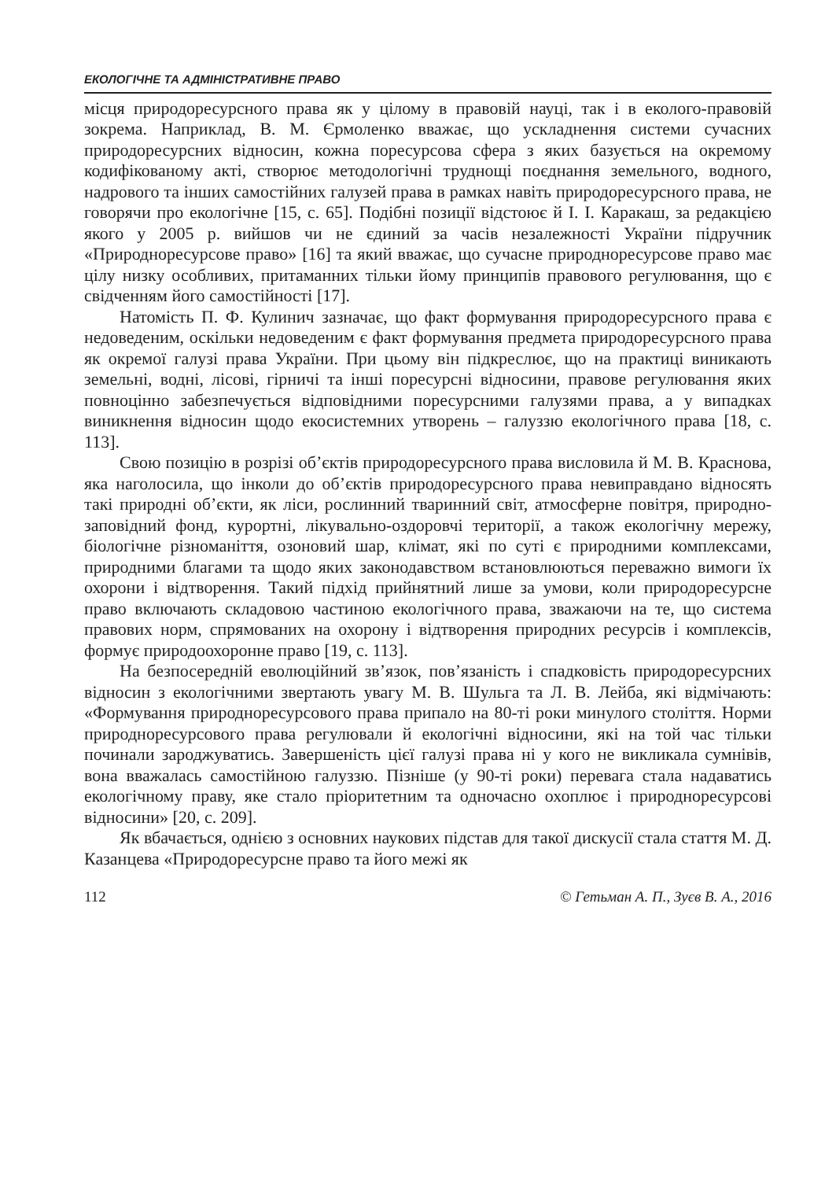ЕКОЛОГІЧНЕ ТА АДМІНІСТРАТИВНЕ ПРАВО
місця природоресурсного права як у цілому в правовій науці, так і в еколого-правовій зокрема. Наприклад, В. М. Єрмоленко вважає, що ускладнення системи сучасних природоресурсних відносин, кожна поресурсова сфера з яких базується на окремому кодифікованому акті, створює методологічні труднощі поєднання земельного, водного, надрового та інших самостійних галузей права в рамках навіть природоресурсного права, не говорячи про екологічне [15, с. 65]. Подібні позиції відстоює й І. І. Каракаш, за редакцією якого у 2005 р. вийшов чи не єдиний за часів незалежності України підручник «Природноресурсове право» [16] та який вважає, що сучасне природноресурсове право має цілу низку особливих, притаманних тільки йому принципів правового регулювання, що є свідченням його самостійності [17].
Натомість П. Ф. Кулинич зазначає, що факт формування природоресурсного права є недоведеним, оскільки недоведеним є факт формування предмета природоресурсного права як окремої галузі права України. При цьому він підкреслює, що на практиці виникають земельні, водні, лісові, гірничі та інші поресурсні відносини, правове регулювання яких повноцінно забезпечується відповідними поресурсними галузями права, а у випадках виникнення відносин щодо екосистемних утворень – галуззю екологічного права [18, с. 113].
Свою позицію в розрізі об’єктів природоресурсного права висловила й М. В. Краснова, яка наголосила, що інколи до об’єктів природоресурсного права невиправдано відносять такі природні об’єкти, як ліси, рослинний тваринний світ, атмосферне повітря, природно-заповідний фонд, курортні, лікувально-оздоровчі території, а також екологічну мережу, біологічне різноманіття, озоновий шар, клімат, які по суті є природними комплексами, природними благами та щодо яких законодавством встановлюються переважно вимоги їх охорони і відтворення. Такий підхід прийнятний лише за умови, коли природоресурсне право включають складовою частиною екологічного права, зважаючи на те, що система правових норм, спрямованих на охорону і відтворення природних ресурсів і комплексів, формує природоохоронне право [19, с. 113].
На безпосередній еволюційний зв’язок, пов’язаність і спадковість природоресурсних відносин з екологічними звертають увагу М. В. Шульга та Л. В. Лейба, які відмічають: «Формування природноресурсового права припало на 80-ті роки минулого століття. Норми природноресурсового права регулювали й екологічні відносини, які на той час тільки починали зароджуватись. Завершеність цієї галузі права ні у кого не викликала сумнівів, вона вважалась самостійною галуззю. Пізніше (у 90-ті роки) перевага стала надаватись екологічному праву, яке стало пріоритетним та одночасно охоплює і природноресурсові відносини» [20, с. 209].
Як вбачається, однією з основних наукових підстав для такої дискусії стала стаття М. Д. Казанцева «Природоресурсне право та його межі як
112 © Гетьман А. П., Зуєв В. А., 2016